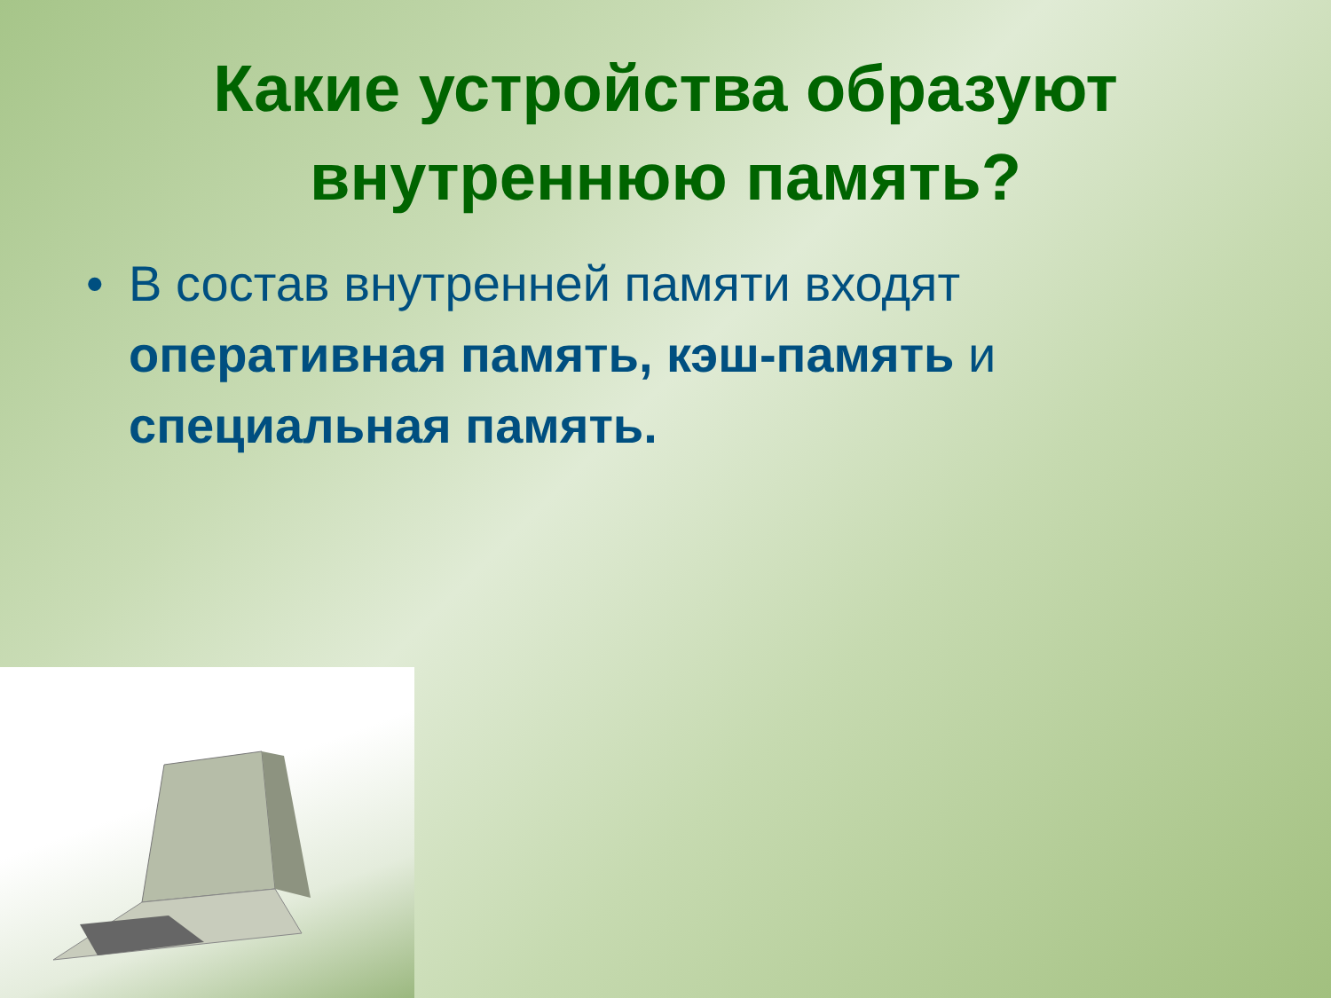Какие устройства образуют
внутреннюю память?
• В состав внутренней памяти входят оперативная память, кэш-память и специальная память.